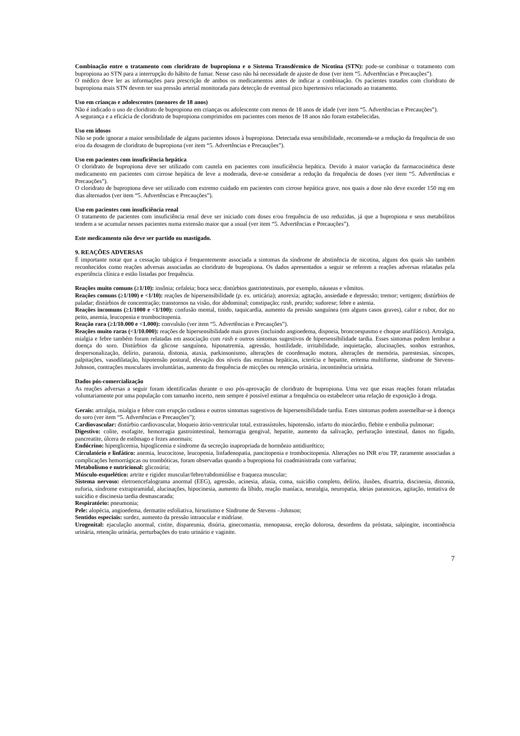Combinação entre o tratamento com cloridrato de bupropiona e o Sistema Transdérmico de Nicotina (STN): pode-se combinar o tratamento com bupropiona ao STN para a interrupção do hábito de fumar. Nesse caso não há necessidade de ajuste de dose (ver item “5. Advertências e Precauções”).
O médico deve ler as informações para prescrição de ambos os medicamentos antes de indicar a combinação. Os pacientes tratados com cloridrato de bupropiona mais STN devem ter sua pressão arterial monitorada para detecção de eventual pico hipertensivo relacionado ao tratamento.
Uso em crianças e adolescentes (menores de 18 anos)
Não é indicado o uso de cloridrato de bupropiona em crianças ou adolescente com menos de 18 anos de idade (ver item “5. Advertências e Precauções”).
A segurança e a eficácia de cloridrato de bupropiona comprimidos em pacientes com menos de 18 anos não foram estabelecidas.
Uso em idosos
Não se pode ignorar a maior sensibilidade de alguns pacientes idosos à bupropiona. Detectada essa sensibilidade, recomenda-se a redução da frequência de uso e/ou da dosagem de cloridrato de bupropiona (ver item “5. Advertências e Precauções”).
Uso em pacientes com insuficiência hepática
O cloridrato de bupropiona deve ser utilizado com cautela em pacientes com insuficiência hepática. Devido à maior variação da farmacocinética deste medicamento em pacientes com cirrose hepática de leve a moderada, deve-se considerar a redução da frequência de doses (ver item “5. Advertências e Precauções”).
O cloridrato de bupropiona deve ser utilizado com extremo cuidado em pacientes com cirrose hepática grave, nos quais a dose não deve exceder 150 mg em dias alternados (ver item “5. Advertências e Precauções”).
Uso em pacientes com insuficiência renal
O tratamento de pacientes com insuficiência renal deve ser iniciado com doses e/ou frequência de uso reduzidas, já que a bupropiona e seus metabólitos tendem a se acumular nesses pacientes numa extensão maior que a usual (ver item “5. Advertências e Precauções”).
Este medicamento não deve ser partido ou mastigado.
9. REAÇÕES ADVERSAS
É importante notar que a cessação tabágica é frequentemente associada a sintomas da síndrome de abstinência de nicotina, alguns dos quais são também reconhecidos como reações adversas associadas ao cloridrato de bupropiona. Os dados apresentados a seguir se referem a reações adversas relatadas pela experiência clínica e estão listadas por frequência.
Reações muito comuns (≥1/10): insônia; cefaleia; boca seca; distúrbios gastrintestinais, por exemplo, náuseas e vômitos.
Reações comuns (≥1/100) e <1/10): reações de hipersensibilidade (p. ex. urticária); anorexia; agitação, ansiedade e depressão; tremor; vertigem; distúrbios de paladar; distúrbios de concentração; transtornos na visão, dor abdominal; constipação; rash, prurido; sudorese; febre e astenia.
Reações incomuns (≥1/1000 e <1/100): confusão mental, tinido, taquicardia, aumento da pressão sanguínea (em alguns casos graves), calor e rubor, dor no peito, anemia, leucopenia e trombocitopenia.
Reação rara (≥1/10.000 e <1.000): convulsão (ver item “5. Advertências e Precauções”).
Reações muito raras (<1/10.000): reações de hipersensibilidade mais graves (incluindo angioedema, dispneia, broncoespasmo e choque anafilático). Artralgia, mialgia e febre também foram relatadas em associação com rash e outros sintomas sugestivos de hipersensibilidade tardia. Esses sintomas podem lembrar a doença do soro. Distúrbios da glicose sanguínea, hiponatremia, agressão, hostilidade, irritabilidade, inquietação, alucinações, sonhos estranhos, despersonalização, delírio, paranoia, distonia, ataxia, parkinsonismo, alterações de coordenação motora, alterações de memória, parestesias, síncopes, palpitações, vasodilatação, hipotensão postural, elevação dos níveis das enzimas hepáticas, icterícia e hepatite, eritema multiforme, síndrome de Stevens-Johnson, contrações musculares involuntárias, aumento da frequência de micções ou retenção urinária, incontinência urinária.
Dados pós-comercialização
As reações adversas a seguir foram identificadas durante o uso pós-aprovação de cloridrato de bupropiona. Uma vez que essas reações foram relatadas voluntariamente por uma população com tamanho incerto, nem sempre é possível estimar a frequência ou estabelecer uma relação de exposição à droga.
Gerais: artralgia, mialgia e febre com erupção cutânea e outros sintomas sugestivos de hipersensibilidade tardia. Estes sintomas podem assemelhar-se à doença do soro (ver item “5. Advertências e Precauções”);
Cardiovascular: distúrbio cardiovascular, bloqueio átrio-ventricular total, extrassístoles, hipotensão, infarto do miocárdio, flebite e embolia pulmonar;
Digestivo: colite, esofagite, hemorragia gastrointestinal, hemorragia gengival, hepatite, aumento da salivação, perfuração intestinal, danos no fígado, pancreatite, úlcera de estômago e fezes anormais;
Endócrino: hiperglicemia, hipoglicemia e síndrome da secreção inapropriada de hormônio antidiurético;
Circulatório e linfático: anemia, leucocitose, leucopenia, linfadenopatia, pancitopenia e trombocitopenia. Alterações no INR e/ou TP, raramente associadas a complicações hemorrágicas ou trombóticas, foram observadas quando a bupropiona foi coadministrada com varfarina;
Metabolismo e nutricional: glicosúria;
Músculo-esquelético: artrite e rigidez muscular/febre/rabdomiólise e fraqueza muscular;
Sistema nervoso: eletroencefalograma anormal (EEG), agressão, acinesia, afasia, coma, suicídio completo, delírio, ilusões, disartria, discinesia, distonia, euforia, síndrome extrapiramidal, alucinações, hipocinesia, aumento da libido, reação maníaca, neuralgia, neuropatia, ideias paranoicas, agitação, tentativa de suicídio e discinesia tardia desmascarada;
Respiratório: pneumonia;
Pele: alopécia, angioedema, dermatite esfoliativa, hirsutismo e Síndrome de Stevens –Johnson;
Sentidos especiais: surdez, aumento da pressão intraocular e midríase.
Urogenital: ejaculação anormal, cistite, dispareunia, disúria, ginecomastia, menopausa, ereção dolorosa, desordens da próstata, salpingite, incontinência urinária, retenção urinária, perturbações do trato urinário e vaginite.
7